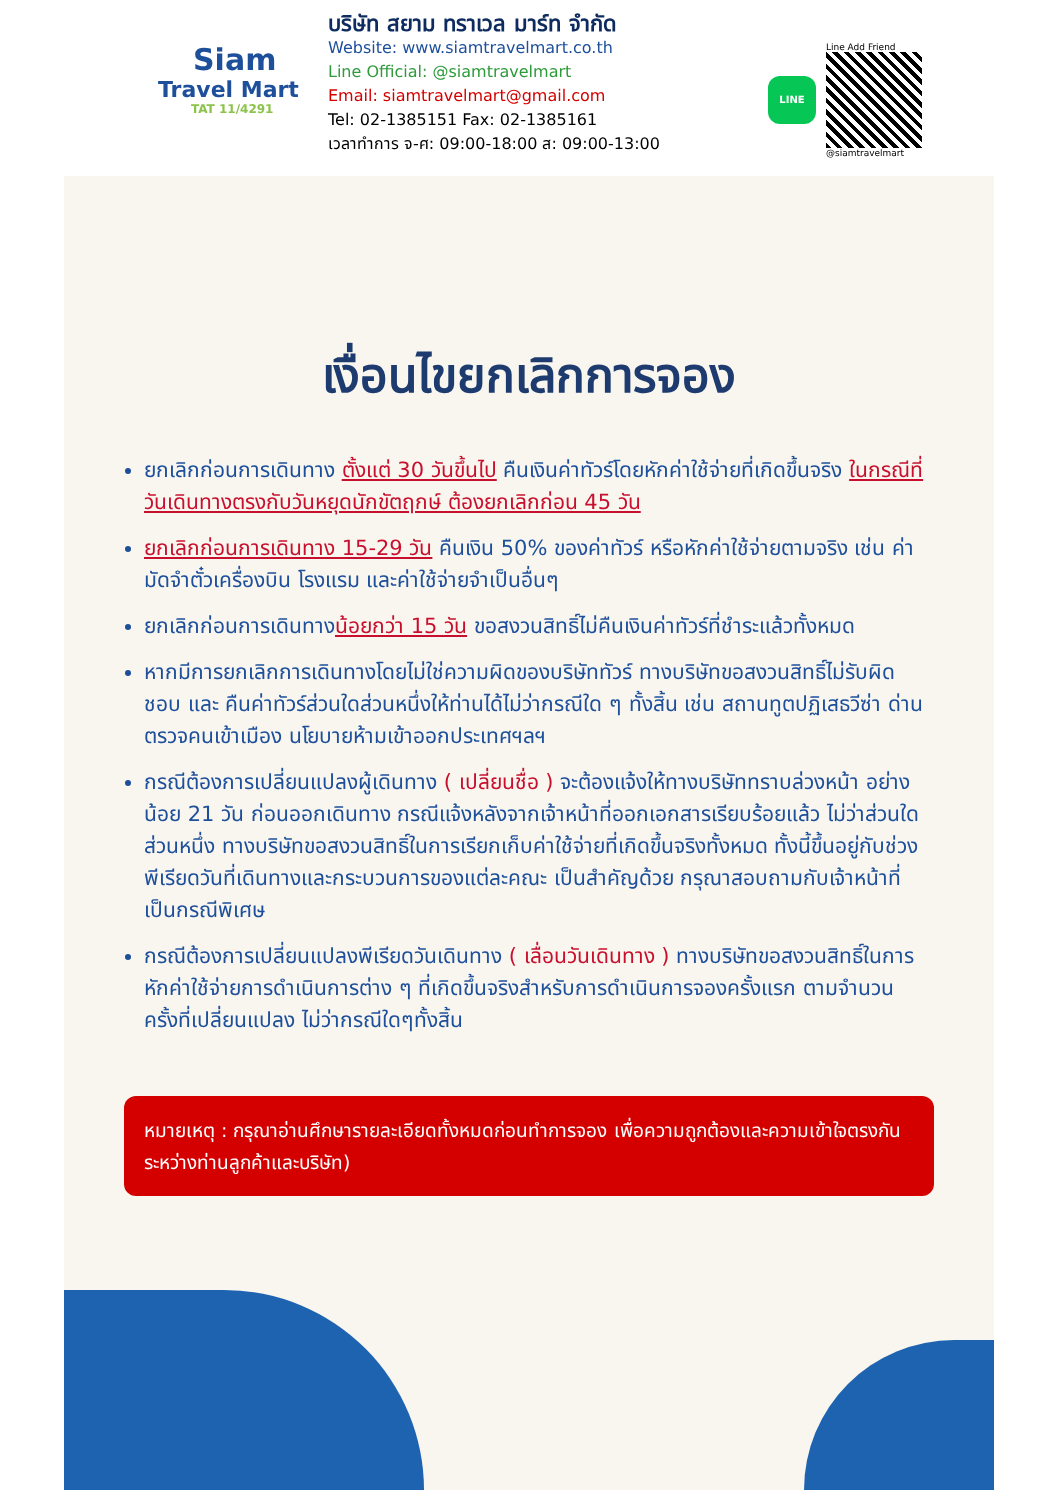Siam
Travel Mart
TAT 11/4291
บริษัท สยาม ทราเวล มาร์ท จำกัด
Website: www.siamtravelmart.co.th
Line Official: @siamtravelmart
Email: siamtravelmart@gmail.com
Tel: 02-1385151 Fax: 02-1385161
เวลาทำการ จ-ศ: 09:00-18:00 ส: 09:00-13:00
LINE
Line Add Friend
@siamtravelmart
เงื่อนไขยกเลิกการจอง
ยกเลิกก่อนการเดินทาง ตั้งแต่ 30 วันขึ้นไป คืนเงินค่าทัวร์โดยหักค่าใช้จ่ายที่เกิดขึ้นจริง ในกรณีที่วันเดินทางตรงกับวันหยุดนักขัตฤกษ์ ต้องยกเลิกก่อน 45 วัน
ยกเลิกก่อนการเดินทาง 15-29 วัน คืนเงิน 50% ของค่าทัวร์ หรือหักค่าใช้จ่ายตามจริง เช่น ค่ามัดจำตั๋วเครื่องบิน โรงแรม และค่าใช้จ่ายจำเป็นอื่นๆ
ยกเลิกก่อนการเดินทางน้อยกว่า 15 วัน ขอสงวนสิทธิ์ไม่คืนเงินค่าทัวร์ที่ชำระแล้วทั้งหมด
หากมีการยกเลิกการเดินทางโดยไม่ใช่ความผิดของบริษัททัวร์ ทางบริษัทขอสงวนสิทธิ์ไม่รับผิดชอบ และ คืนค่าทัวร์ส่วนใดส่วนหนึ่งให้ท่านได้ไม่ว่ากรณีใด ๆ ทั้งสิ้น เช่น สถานทูตปฏิเสธวีซ่า ด่านตรวจคนเข้าเมือง นโยบายห้ามเข้าออกประเทศฯลฯ
กรณีต้องการเปลี่ยนแปลงผู้เดินทาง ( เปลี่ยนชื่อ ) จะต้องแจ้งให้ทางบริษัททราบล่วงหน้า อย่างน้อย 21 วัน ก่อนออกเดินทาง กรณีแจ้งหลังจากเจ้าหน้าที่ออกเอกสารเรียบร้อยแล้ว ไม่ว่าส่วนใดส่วนหนึ่ง ทางบริษัทขอสงวนสิทธิ์ในการเรียกเก็บค่าใช้จ่ายที่เกิดขึ้นจริงทั้งหมด ทั้งนี้ขึ้นอยู่กับช่วงพีเรียดวันที่เดินทางและกระบวนการของแต่ละคณะ เป็นสำคัญด้วย กรุณาสอบถามกับเจ้าหน้าที่เป็นกรณีพิเศษ
กรณีต้องการเปลี่ยนแปลงพีเรียดวันเดินทาง ( เลื่อนวันเดินทาง ) ทางบริษัทขอสงวนสิทธิ์ในการหักค่าใช้จ่ายการดำเนินการต่าง ๆ ที่เกิดขึ้นจริงสำหรับการดำเนินการจองครั้งแรก ตามจำนวนครั้งที่เปลี่ยนแปลง ไม่ว่ากรณีใดๆทั้งสิ้น
หมายเหตุ : กรุณาอ่านศึกษารายละเอียดทั้งหมดก่อนทำการจอง เพื่อความถูกต้องและความเข้าใจตรงกันระหว่างท่านลูกค้าและบริษัท)